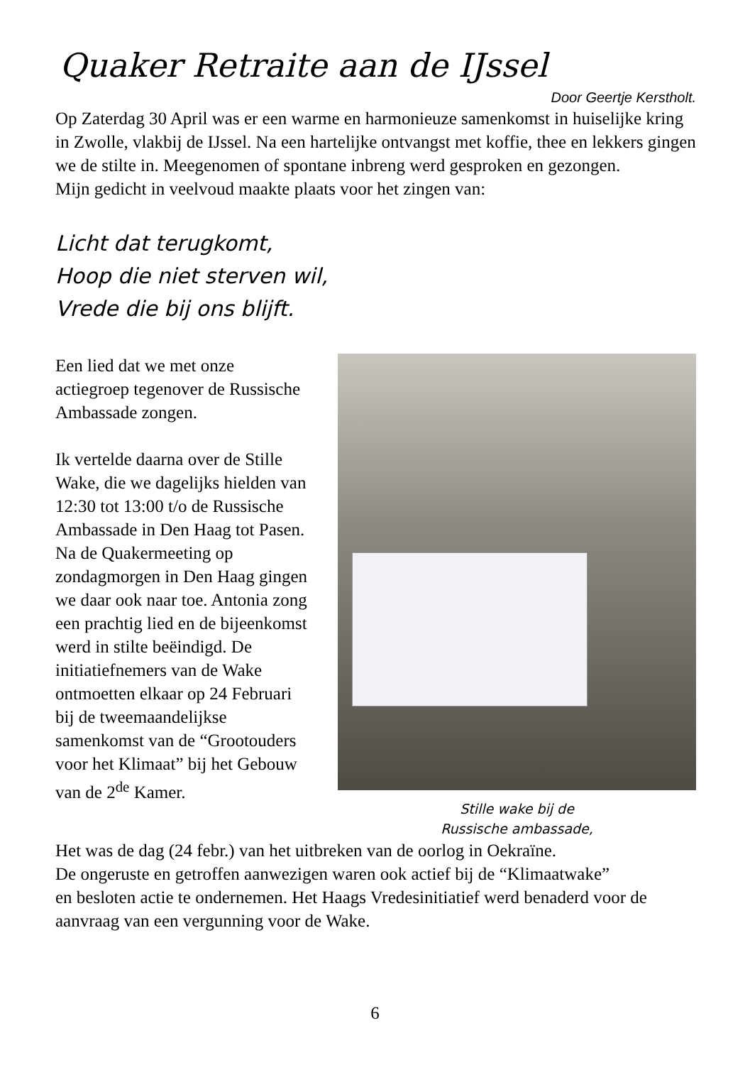Quaker Retraite aan de IJssel
Door Geertje Kerstholt.
Op Zaterdag 30 April was er een warme en harmonieuze samenkomst in huiselijke kring in Zwolle, vlakbij de IJssel. Na een hartelijke ontvangst met koffie, thee en lekkers gingen we de stilte in. Meegenomen of spontane inbreng werd gesproken en gezongen.
Mijn gedicht in veelvoud maakte plaats voor het zingen van:
Licht dat terugkomt,
Hoop die niet sterven wil,
Vrede die bij ons blijft.
Een lied dat we met onze actiegroep tegenover de Russische Ambassade zongen.
Ik vertelde daarna over de Stille Wake, die we dagelijks hielden van 12:30 tot 13:00 t/o de Russische Ambassade in Den Haag tot Pasen.
Na de Quakermeeting op zondagmorgen in Den Haag gingen we daar ook naar toe. Antonia zong een prachtig lied en de bijeenkomst werd in stilte beëindigd. De initiatiefnemers van de Wake ontmoetten elkaar op 24 Februari bij de tweemaandelijkse samenkomst van de “Grootouders voor het Klimaat” bij het Gebouw van de 2<sup>de</sup> Kamer.
Stille wake bij de
Russische ambassade,
Het was de dag (24 febr.) van het uitbreken van de oorlog in Oekraïne.
De ongeruste en getroffen aanwezigen waren ook actief bij de “Klimaatwake”
en besloten actie te ondernemen. Het Haags Vredesinitiatief werd benaderd voor de aanvraag van een vergunning voor de Wake.
6